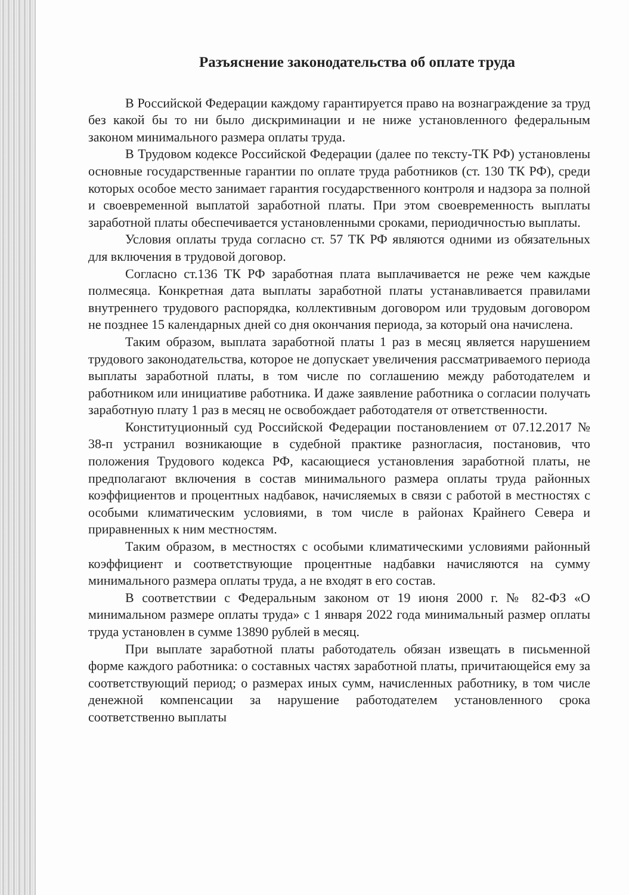Разъяснение законодательства об оплате труда
В Российской Федерации каждому гарантируется право на вознаграждение за труд без какой бы то ни было дискриминации и не ниже установленного федеральным законом минимального размера оплаты труда.
В Трудовом кодексе Российской Федерации (далее по тексту-ТК РФ) установлены основные государственные гарантии по оплате труда работников (ст. 130 ТК РФ), среди которых особое место занимает гарантия государственного контроля и надзора за полной и своевременной выплатой заработной платы. При этом своевременность выплаты заработной платы обеспечивается установленными сроками, периодичностью выплаты.
Условия оплаты труда согласно ст. 57 ТК РФ являются одними из обязательных для включения в трудовой договор.
Согласно ст.136 ТК РФ заработная плата выплачивается не реже чем каждые полмесяца. Конкретная дата выплаты заработной платы устанавливается правилами внутреннего трудового распорядка, коллективным договором или трудовым договором не позднее 15 календарных дней со дня окончания периода, за который она начислена.
Таким образом, выплата заработной платы 1 раз в месяц является нарушением трудового законодательства, которое не допускает увеличения рассматриваемого периода выплаты заработной платы, в том числе по соглашению между работодателем и работником или инициативе работника. И даже заявление работника о согласии получать заработную плату 1 раз в месяц не освобождает работодателя от ответственности.
Конституционный суд Российской Федерации постановлением от 07.12.2017 № 38-п устранил возникающие в судебной практике разногласия, постановив, что положения Трудового кодекса РФ, касающиеся установления заработной платы, не предполагают включения в состав минимального размера оплаты труда районных коэффициентов и процентных надбавок, начисляемых в связи с работой в местностях с особыми климатическим условиями, в том числе в районах Крайнего Севера и приравненных к ним местностям.
Таким образом, в местностях с особыми климатическими условиями районный коэффициент и соответствующие процентные надбавки начисляются на сумму минимального размера оплаты труда, а не входят в его состав.
В соответствии с Федеральным законом от 19 июня 2000 г. № 82-ФЗ «О минимальном размере оплаты труда» с 1 января 2022 года минимальный размер оплаты труда установлен в сумме 13890 рублей в месяц.
При выплате заработной платы работодатель обязан извещать в письменной форме каждого работника: о составных частях заработной платы, причитающейся ему за соответствующий период; о размерах иных сумм, начисленных работнику, в том числе денежной компенсации за нарушение работодателем установленного срока соответственно выплаты